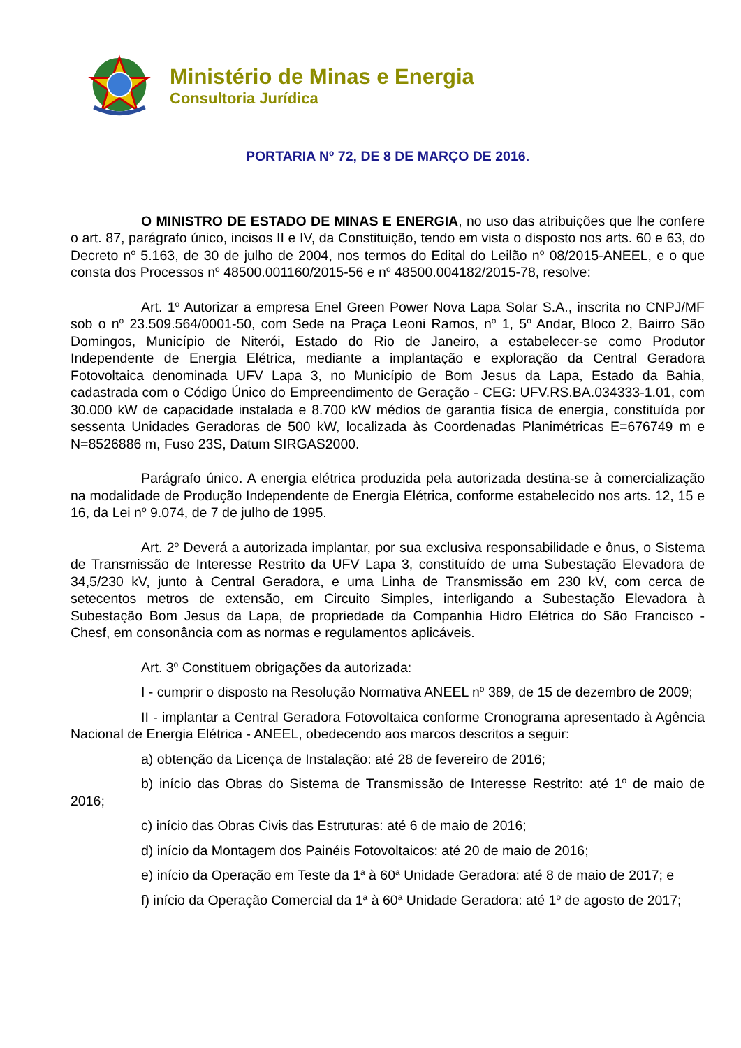Ministério de Minas e Energia
Consultoria Jurídica
PORTARIA N<sup>o</sup> 72, DE 8 DE MARÇO DE 2016.
O MINISTRO DE ESTADO DE MINAS E ENERGIA, no uso das atribuições que lhe confere o art. 87, parágrafo único, incisos II e IV, da Constituição, tendo em vista o disposto nos arts. 60 e 63, do Decreto n<sup>o</sup> 5.163, de 30 de julho de 2004, nos termos do Edital do Leilão n<sup>o</sup> 08/2015-ANEEL, e o que consta dos Processos n<sup>o</sup> 48500.001160/2015-56 e n<sup>o</sup> 48500.004182/2015-78, resolve:
Art. 1<sup>o</sup> Autorizar a empresa Enel Green Power Nova Lapa Solar S.A., inscrita no CNPJ/MF sob o n<sup>o</sup> 23.509.564/0001-50, com Sede na Praça Leoni Ramos, n<sup>o</sup> 1, 5<sup>o</sup> Andar, Bloco 2, Bairro São Domingos, Município de Niterói, Estado do Rio de Janeiro, a estabelecer-se como Produtor Independente de Energia Elétrica, mediante a implantação e exploração da Central Geradora Fotovoltaica denominada UFV Lapa 3, no Município de Bom Jesus da Lapa, Estado da Bahia, cadastrada com o Código Único do Empreendimento de Geração - CEG: UFV.RS.BA.034333-1.01, com 30.000 kW de capacidade instalada e 8.700 kW médios de garantia física de energia, constituída por sessenta Unidades Geradoras de 500 kW, localizada às Coordenadas Planimétricas E=676749 m e N=8526886 m, Fuso 23S, Datum SIRGAS2000.
Parágrafo único. A energia elétrica produzida pela autorizada destina-se à comercialização na modalidade de Produção Independente de Energia Elétrica, conforme estabelecido nos arts. 12, 15 e 16, da Lei n<sup>o</sup> 9.074, de 7 de julho de 1995.
Art. 2<sup>o</sup> Deverá a autorizada implantar, por sua exclusiva responsabilidade e ônus, o Sistema de Transmissão de Interesse Restrito da UFV Lapa 3, constituído de uma Subestação Elevadora de 34,5/230 kV, junto à Central Geradora, e uma Linha de Transmissão em 230 kV, com cerca de setecentos metros de extensão, em Circuito Simples, interligando a Subestação Elevadora à Subestação Bom Jesus da Lapa, de propriedade da Companhia Hidro Elétrica do São Francisco - Chesf, em consonância com as normas e regulamentos aplicáveis.
Art. 3<sup>o</sup> Constituem obrigações da autorizada:
I - cumprir o disposto na Resolução Normativa ANEEL n<sup>o</sup> 389, de 15 de dezembro de 2009;
II - implantar a Central Geradora Fotovoltaica conforme Cronograma apresentado à Agência Nacional de Energia Elétrica - ANEEL, obedecendo aos marcos descritos a seguir:
a) obtenção da Licença de Instalação: até 28 de fevereiro de 2016;
b) início das Obras do Sistema de Transmissão de Interesse Restrito: até 1<sup>o</sup> de maio de 2016;
c) início das Obras Civis das Estruturas: até 6 de maio de 2016;
d) início da Montagem dos Painéis Fotovoltaicos: até 20 de maio de 2016;
e) início da Operação em Teste da 1<sup>a</sup> à 60<sup>a</sup> Unidade Geradora: até 8 de maio de 2017; e
f) início da Operação Comercial da 1<sup>a</sup> à 60<sup>a</sup> Unidade Geradora: até 1<sup>o</sup> de agosto de 2017;